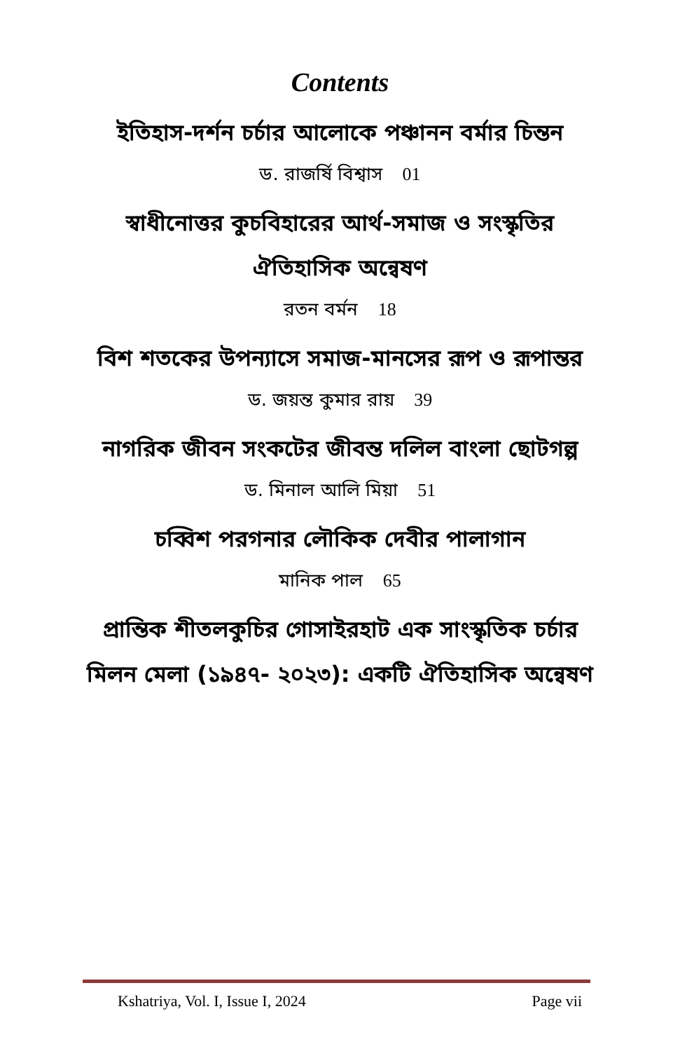Contents
ইতিহাস-দর্শন চর্চার আলোকে পঞ্চানন বর্মার চিন্তন
ড. রাজর্ষি বিশ্বাস 01
স্বাধীনোত্তর কুচবিহারের আর্থ-সমাজ ও সংস্কৃতির ঐতিহাসিক অন্বেষণ
রতন বর্মন 18
বিশ শতকের উপন্যাসে সমাজ-মানসের রূপ ও রূপান্তর
ড. জয়ন্ত কুমার রায় 39
নাগরিক জীবন সংকটের জীবন্ত দলিল বাংলা ছোটগল্প
ড. মিনাল আলি মিয়া 51
চব্বিশ পরগনার লৌকিক দেবীর পালাগান
মানিক পাল 65
প্রান্তিক শীতলকুচির গোসাইরহাট এক সাংস্কৃতিক চর্চার মিলন মেলা (১৯৪৭- ২০২৩): একটি ঐতিহাসিক অন্বেষণ
Kshatriya, Vol. I, Issue I, 2024 Page vii